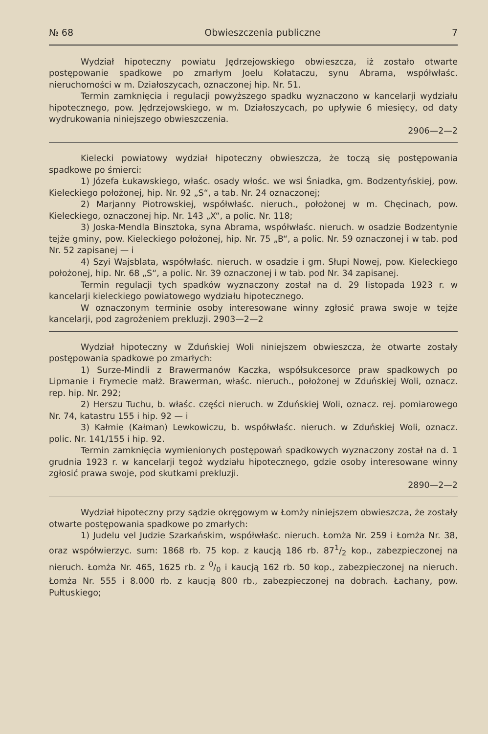№ 68 Obwieszczenia publiczne 7
Wydział hipoteczny powiatu Jędrzejowskiego obwieszcza, iż zostało otwarte postępowanie spadkowe po zmarłym Joelu Kołataczu, synu Abrama, współwłaśc. nieruchomości w m. Działoszycach, oznaczonej hip. Nr. 51.
Termin zamknięcia i regulacji powyższego spadku wyznaczono w kancelarji wydziału hipotecznego, pow. Jędrzejowskiego, w m. Działoszycach, po upływie 6 miesięcy, od daty wydrukowania niniejszego obwieszczenia.
2906—2—2
Kielecki powiatowy wydział hipoteczny obwieszcza, że toczą się postępowania spadkowe po śmierci:
1) Józefa Łukawskiego, właśc. osady włośc. we wsi Śniadka, gm. Bodzentyńskiej, pow. Kieleckiego położonej, hip. Nr. 92 „S“, a tab. Nr. 24 oznaczonej;
2) Marjanny Piotrowskiej, współwłaśc. nieruch., położonej w m. Chęcinach, pow. Kieleckiego, oznaczonej hip. Nr. 143 „X“, a polic. Nr. 118;
3) Joska-Mendla Binsztoka, syna Abrama, współwłaśc. nieruch. w osadzie Bodzentynie tejże gminy, pow. Kieleckiego położonej, hip. Nr. 75 „B“, a polic. Nr. 59 oznaczonej i w tab. pod Nr. 52 zapisanej — i
4) Szyi Wajsblata, współwłaśc. nieruch. w osadzie i gm. Słupi Nowej, pow. Kieleckiego położonej, hip. Nr. 68 „S“, a polic. Nr. 39 oznaczonej i w tab. pod Nr. 34 zapisanej.
Termin regulacji tych spadków wyznaczony został na d. 29 listopada 1923 r. w kancelarji kieleckiego powiatowego wydziału hipotecznego.
W oznaczonym terminie osoby interesowane winny zgłosić prawa swoje w tejże kancelarji, pod zagrożeniem prekluzji. 2903—2—2
Wydział hipoteczny w Zduńskiej Woli niniejszem obwieszcza, że otwarte zostały postępowania spadkowe po zmarłych:
1) Surze-Mindli z Brawermanów Kaczka, współsukcesorce praw spadkowych po Lipmanie i Frymecie małż. Brawerman, właśc. nieruch., położonej w Zduńskiej Woli, oznacz. rep. hip. Nr. 292;
2) Herszu Tuchu, b. właśc. części nieruch. w Zduńskiej Woli, oznacz. rej. pomiarowego Nr. 74, katastru 155 i hip. 92 — i
3) Kałmie (Kałman) Lewkowiczu, b. współwłaśc. nieruch. w Zduńskiej Woli, oznacz. polic. Nr. 141/155 i hip. 92.
Termin zamknięcia wymienionych postępowań spadkowych wyznaczony został na d. 1 grudnia 1923 r. w kancelarji tegoż wydziału hipotecznego, gdzie osoby interesowane winny zgłosić prawa swoje, pod skutkami prekluzji.
2890—2—2
Wydział hipoteczny przy sądzie okręgowym w Łomży niniejszem obwieszcza, że zostały otwarte postępowania spadkowe po zmarłych:
1) Judelu vel Judzie Szarkańskim, współwłaśc. nieruch. Łomża Nr. 259 i Łomża Nr. 38, oraz współwierzyc. sum: 1868 rb. 75 kop. z kaucją 186 rb. 871/2 kop., zabezpieczonej na nieruch. Łomża Nr. 465, 1625 rb. z 0/0 i kaucją 162 rb. 50 kop., zabezpieczonej na nieruch. Łomża Nr. 555 i 8.000 rb. z kaucją 800 rb., zabezpieczonej na dobrach. Łachany, pow. Pułtuskiego;